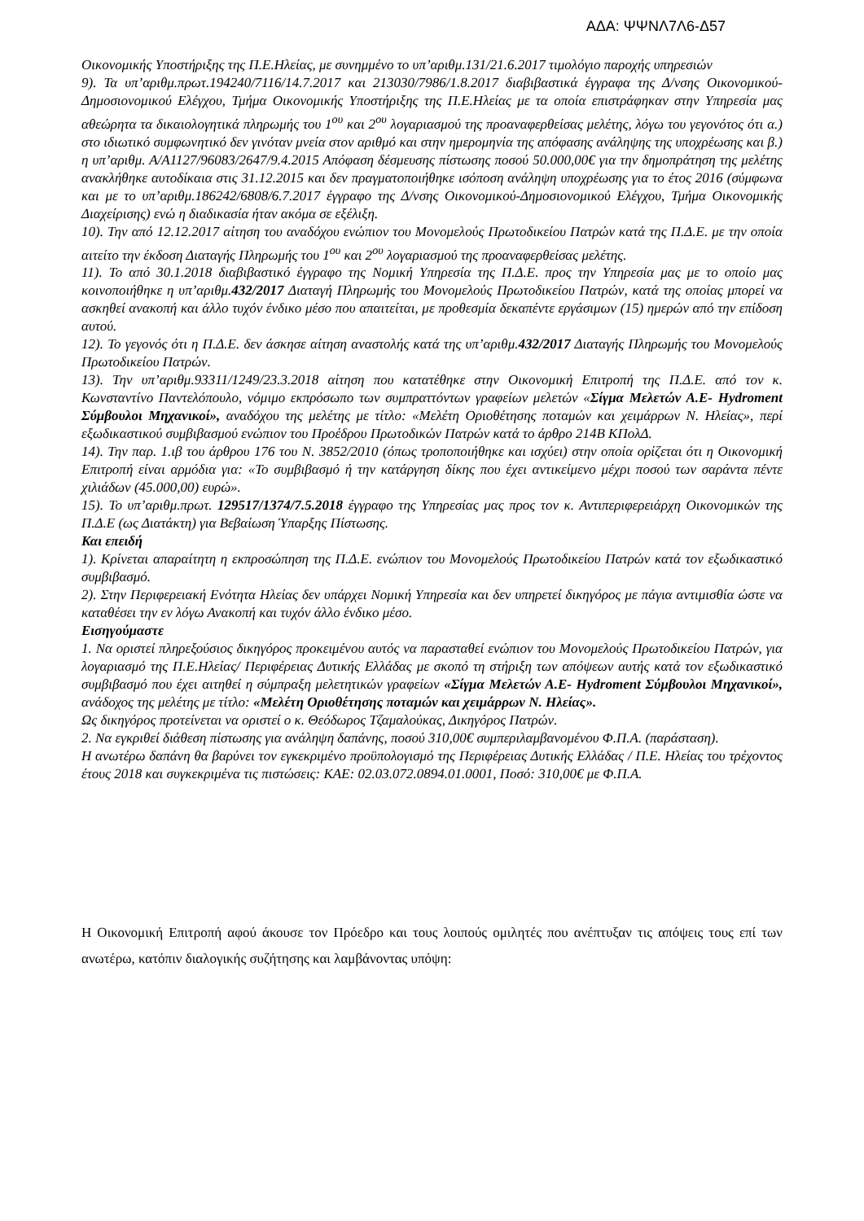ΑΔΑ: ΨΨΝΛ7Λ6-Δ57
Οικονομικής Υποστήριξης της Π.Ε.Ηλείας, με συνημμένο το υπ’αριθμ.131/21.6.2017 τιμολόγιο παροχής υπηρεσιών
9). Τα υπ’αριθμ.πρωτ.194240/7116/14.7.2017 και 213030/7986/1.8.2017 διαβιβαστικά έγγραφα της Δ/νσης Οικονομικού-Δημοσιονομικού Ελέγχου, Τμήμα Οικονομικής Υποστήριξης της Π.Ε.Ηλείας με τα οποία επιστράφηκαν στην Υπηρεσία μας αθεώρητα τα δικαιολογητικά πληρωμής του 1<sup>ου</sup> και 2<sup>ου</sup> λογαριασμού της προαναφερθείσας μελέτης, λόγω του γεγονότος ότι α.) στο ιδιωτικό συμφωνητικό δεν γινόταν μνεία στον αριθμό και στην ημερομηνία της απόφασης ανάληψης της υποχρέωσης και β.) η υπ’αριθμ. Α/Α1127/96083/2647/9.4.2015 Απόφαση δέσμευσης πίστωσης ποσού 50.000,00€ για την δημοπράτηση της μελέτης ανακλήθηκε αυτοδίκαια στις 31.12.2015 και δεν πραγματοποιήθηκε ισόποση ανάληψη υποχρέωσης για το έτος 2016 (σύμφωνα και με το υπ’αριθμ.186242/6808/6.7.2017 έγγραφο της Δ/νσης Οικονομικού-Δημοσιονομικού Ελέγχου, Τμήμα Οικονομικής Διαχείρισης) ενώ η διαδικασία ήταν ακόμα σε εξέλιξη.
10). Την από 12.12.2017 αίτηση του αναδόχου ενώπιον του Μονομελούς Πρωτοδικείου Πατρών κατά της Π.Δ.Ε. με την οποία αιτείτο την έκδοση Διαταγής Πληρωμής του 1<sup>ου</sup> και 2<sup>ου</sup> λογαριασμού της προαναφερθείσας μελέτης.
11). Το από 30.1.2018 διαβιβαστικό έγγραφο της Νομική Υπηρεσία της Π.Δ.Ε. προς την Υπηρεσία μας με το οποίο μας κοινοποιήθηκε η υπ’αριθμ.432/2017 Διαταγή Πληρωμής του Μονομελούς Πρωτοδικείου Πατρών, κατά της οποίας μπορεί να ασκηθεί ανακοπή και άλλο τυχόν ένδικο μέσο που απαιτείται, με προθεσμία δεκαπέντε εργάσιμων (15) ημερών από την επίδοση αυτού.
12). Το γεγονός ότι η Π.Δ.Ε. δεν άσκησε αίτηση αναστολής κατά της υπ’αριθμ.432/2017 Διαταγής Πληρωμής του Μονομελούς Πρωτοδικείου Πατρών.
13). Την υπ’αριθμ.93311/1249/23.3.2018 αίτηση που κατατέθηκε στην Οικονομική Επιτροπή της Π.Δ.Ε. από τον κ. Κωνσταντίνο Παντελόπουλο, νόμιμο εκπρόσωπο των συμπραττόντων γραφείων μελετών «Σίγμα Μελετών Α.Ε- Hydroment Σύμβουλοι Μηχανικοί», αναδόχου της μελέτης με τίτλο: «Μελέτη Οριοθέτησης ποταμών και χειμάρρων Ν. Ηλείας», περί εξωδικαστικού συμβιβασμού ενώπιον του Προέδρου Πρωτοδικών Πατρών κατά το άρθρο 214Β ΚΠολΔ.
14). Την παρ. 1.ιβ του άρθρου 176 του Ν. 3852/2010 (όπως τροποποιήθηκε και ισχύει) στην οποία ορίζεται ότι η Οικονομική Επιτροπή είναι αρμόδια για: «Το συμβιβασμό ή την κατάργηση δίκης που έχει αντικείμενο μέχρι ποσού των σαράντα πέντε χιλιάδων (45.000,00) ευρώ».
15). Το υπ’αριθμ.πρωτ. 129517/1374/7.5.2018 έγγραφο της Υπηρεσίας μας προς τον κ. Αντιπεριφερειάρχη Οικονομικών της Π.Δ.Ε (ως Διατάκτη) για Βεβαίωση Ύπαρξης Πίστωσης.
Και επειδή
1). Κρίνεται απαραίτητη η εκπροσώπηση της Π.Δ.Ε. ενώπιον του Μονομελούς Πρωτοδικείου Πατρών κατά τον εξωδικαστικό συμβιβασμό.
2). Στην Περιφερειακή Ενότητα Ηλείας δεν υπάρχει Νομική Υπηρεσία και δεν υπηρετεί δικηγόρος με πάγια αντιμισθία ώστε να καταθέσει την εν λόγω Ανακοπή και τυχόν άλλο ένδικο μέσο.
Εισηγούμαστε
1. Να οριστεί πληρεξούσιος δικηγόρος προκειμένου αυτός να παρασταθεί ενώπιον του Μονομελούς Πρωτοδικείου Πατρών, για λογαριασμό της Π.Ε.Ηλείας/ Περιφέρειας Δυτικής Ελλάδας με σκοπό τη στήριξη των απόψεων αυτής κατά τον εξωδικαστικό συμβιβασμό που έχει αιτηθεί η σύμπραξη μελετητικών γραφείων «Σίγμα Μελετών Α.Ε- Hydroment Σύμβουλοι Μηχανικοί», ανάδοχος της μελέτης με τίτλο: «Μελέτη Οριοθέτησης ποταμών και χειμάρρων Ν. Ηλείας».
Ως δικηγόρος προτείνεται να οριστεί ο κ. Θεόδωρος Τζαμαλούκας, Δικηγόρος Πατρών.
2. Να εγκριθεί διάθεση πίστωσης για ανάληψη δαπάνης, ποσού 310,00€ συμπεριλαμβανομένου Φ.Π.Α. (παράσταση).
Η ανωτέρω δαπάνη θα βαρύνει τον εγκεκριμένο προϋπολογισμό της Περιφέρειας Δυτικής Ελλάδας / Π.Ε. Ηλείας του τρέχοντος έτους 2018 και συγκεκριμένα τις πιστώσεις: ΚΑΕ: 02.03.072.0894.01.0001, Ποσό: 310,00€ με Φ.Π.Α.
Η Οικονομική Επιτροπή αφού άκουσε τον Πρόεδρο και τους λοιπούς ομιλητές που ανέπτυξαν τις απόψεις τους επί των ανωτέρω, κατόπιν διαλογικής συζήτησης και λαμβάνοντας υπόψη: